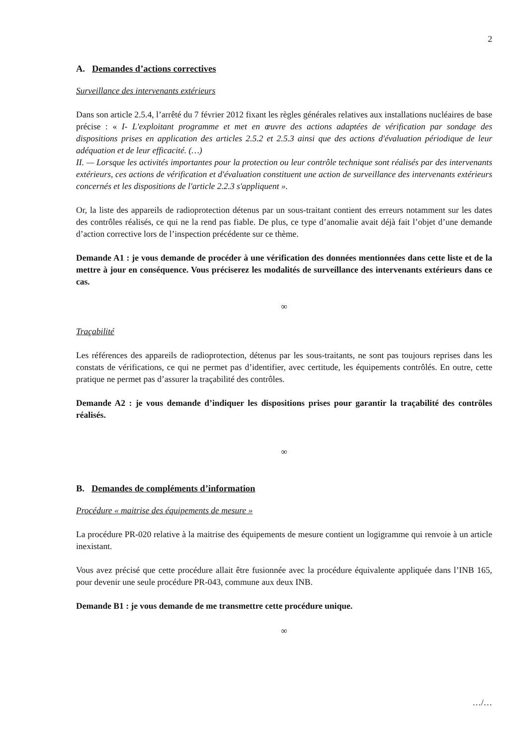2
A. Demandes d’actions correctives
Surveillance des intervenants extérieurs
Dans son article 2.5.4, l’arrêté du 7 février 2012 fixant les règles générales relatives aux installations nucléaires de base précise : « I- L'exploitant programme et met en œuvre des actions adaptées de vérification par sondage des dispositions prises en application des articles 2.5.2 et 2.5.3 ainsi que des actions d'évaluation périodique de leur adéquation et de leur efficacité. (…)
II. — Lorsque les activités importantes pour la protection ou leur contrôle technique sont réalisés par des intervenants extérieurs, ces actions de vérification et d'évaluation constituent une action de surveillance des intervenants extérieurs concernés et les dispositions de l'article 2.2.3 s'appliquent ».
Or, la liste des appareils de radioprotection détenus par un sous-traitant contient des erreurs notamment sur les dates des contrôles réalisés, ce qui ne la rend pas fiable. De plus, ce type d’anomalie avait déjà fait l’objet d’une demande d’action corrective lors de l’inspection précédente sur ce thème.
Demande A1 : je vous demande de procéder à une vérification des données mentionnées dans cette liste et de la mettre à jour en conséquence. Vous préciserez les modalités de surveillance des intervenants extérieurs dans ce cas.
∞
Traçabilité
Les références des appareils de radioprotection, détenus par les sous-traitants, ne sont pas toujours reprises dans les constats de vérifications, ce qui ne permet pas d’identifier, avec certitude, les équipements contrôlés. En outre, cette pratique ne permet pas d’assurer la traçabilité des contrôles.
Demande A2 : je vous demande d’indiquer les dispositions prises pour garantir la traçabilité des contrôles réalisés.
∞
B. Demandes de compléments d’information
Procédure « maitrise des équipements de mesure »
La procédure PR-020 relative à la maitrise des équipements de mesure contient un logigramme qui renvoie à un article inexistant.
Vous avez précisé que cette procédure allait être fusionnée avec la procédure équivalente appliquée dans l’INB 165, pour devenir une seule procédure PR-043, commune aux deux INB.
Demande B1 : je vous demande de me transmettre cette procédure unique.
∞
…/…